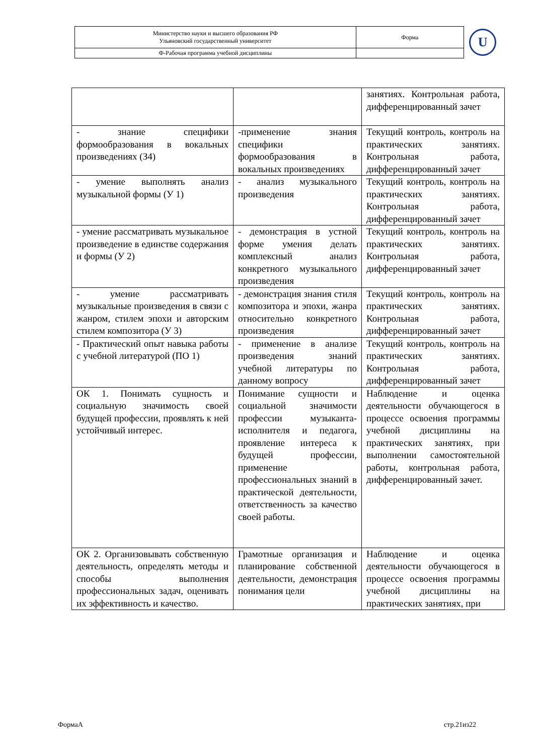| Министерство науки и высшего образования РФ Ульяновский государственный университет | Форма | U |
| Ф-Рабочая программа учебной дисциплины | | |
| | | занятиях. Контрольная работа, дифференцированный зачет |
| - знание специфики формообразования в вокальных произведениях (З4) | -применение знания специфики формообразования в вокальных произведениях | Текущий контроль, контроль на практических занятиях. Контрольная работа, дифференцированный зачет |
| - умение выполнять анализ музыкальной формы (У 1) | - анализ музыкального произведения | Текущий контроль, контроль на практических занятиях. Контрольная работа, дифференцированный зачет |
| - умение рассматривать музыкальное произведение в единстве содержания и формы (У 2) | - демонстрация в устной форме умения делать комплексный анализ конкретного музыкального произведения | Текущий контроль, контроль на практических занятиях. Контрольная работа, дифференцированный зачет |
| - умение рассматривать музыкальные произведения в связи с жанром, стилем эпохи и авторским стилем композитора (У 3) | - демонстрация знания стиля композитора и эпохи, жанра относительно конкретного произведения | Текущий контроль, контроль на практических занятиях. Контрольная работа, дифференцированный зачет |
| - Практический опыт навыка работы с учебной литературой (ПО 1) | - применение в анализе произведения знаний учебной литературы по данному вопросу | Текущий контроль, контроль на практических занятиях. Контрольная работа, дифференцированный зачет |
| ОК 1. Понимать сущность и социальную значимость своей будущей профессии, проявлять к ней устойчивый интерес. | Понимание сущности и социальной значимости профессии музыканта-исполнителя и педагога, проявление интереса к будущей профессии, применение профессиональных знаний в практической деятельности, ответственность за качество своей работы. | Наблюдение и оценка деятельности обучающегося в процессе освоения программы учебной дисциплины на практических занятиях, при выполнении самостоятельной работы, контрольная работа, дифференцированный зачет. |
| ОК 2. Организовывать собственную деятельность, определять методы и способы выполнения профессиональных задач, оценивать их эффективность и качество. | Грамотные организация и планирование собственной деятельности, демонстрация понимания цели | Наблюдение и оценка деятельности обучающегося в процессе освоения программы учебной дисциплины на практических занятиях, при |
ФормаА стр.21из22